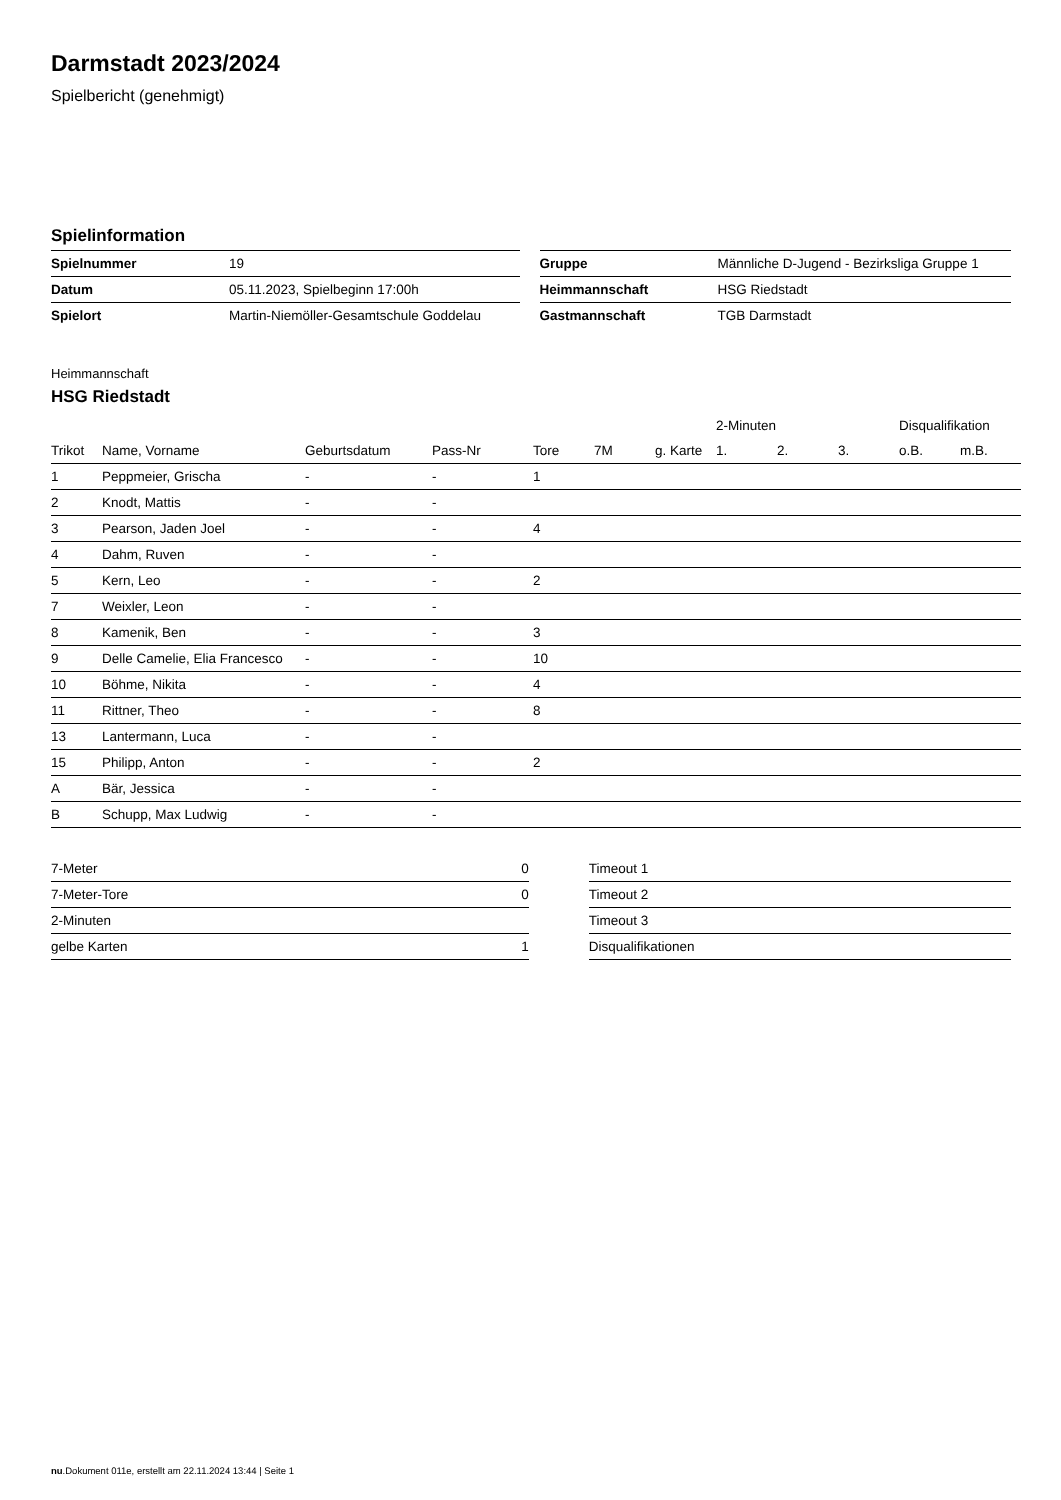Darmstadt 2023/2024
Spielbericht (genehmigt)
Spielinformation
| Spielnummer | 19 |
| Datum | 05.11.2023, Spielbeginn 17:00h |
| Spielort | Martin-Niemöller-Gesamtschule Goddelau |
| Gruppe | Männliche D-Jugend - Bezirksliga Gruppe 1 |
| Heimmannschaft | HSG Riedstadt |
| Gastmannschaft | TGB Darmstadt |
Heimmannschaft
HSG Riedstadt
| | | | | | | | 2-Minuten | | | Disqualifikation | |
| --- | --- | --- | --- | --- | --- | --- | --- | --- | --- | --- | --- |
| Trikot | Name, Vorname | Geburtsdatum | Pass-Nr | Tore | 7M | g. Karte | 1. | 2. | 3. | o.B. | m.B. |
| 1 | Peppmeier, Grischa | - | - | 1 | | | | | | | |
| 2 | Knodt, Mattis | - | - | | | | | | | | |
| 3 | Pearson, Jaden Joel | - | - | 4 | | | | | | | |
| 4 | Dahm, Ruven | - | - | | | | | | | | |
| 5 | Kern, Leo | - | - | 2 | | | | | | | |
| 7 | Weixler, Leon | - | - | | | | | | | | |
| 8 | Kamenik, Ben | - | - | 3 | | | | | | | |
| 9 | Delle Camelie, Elia Francesco | - | - | 10 | | | | | | | |
| 10 | Böhme, Nikita | - | - | 4 | | | | | | | |
| 11 | Rittner, Theo | - | - | 8 | | | | | | | |
| 13 | Lantermann, Luca | - | - | | | | | | | | |
| 15 | Philipp, Anton | - | - | 2 | | | | | | | |
| A | Bär, Jessica | - | - | | | | | | | | |
| B | Schupp, Max Ludwig | - | - | | | | | | | | |
| 7-Meter | 0 |
| 7-Meter-Tore | 0 |
| 2-Minuten | |
| gelbe Karten | 1 |
| Timeout 1 |
| Timeout 2 |
| Timeout 3 |
| Disqualifikationen |
nu.Dokument 011e, erstellt am 22.11.2024 13:44 | Seite 1